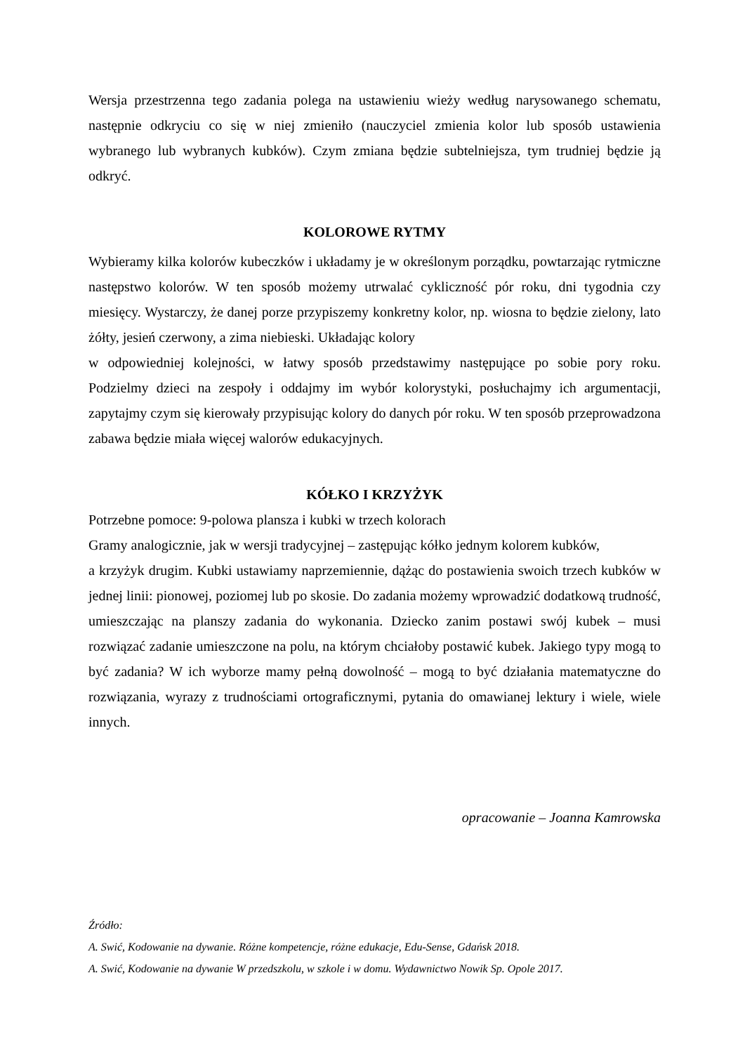Wersja przestrzenna tego zadania polega na ustawieniu wieży według narysowanego schematu, następnie odkryciu co się w niej zmieniło (nauczyciel zmienia kolor lub sposób ustawienia wybranego lub wybranych kubków). Czym zmiana będzie subtelniejsza, tym trudniej będzie ją odkryć.
KOLOROWE RYTMY
Wybieramy kilka kolorów kubeczków i układamy je w określonym porządku, powtarzając rytmiczne następstwo kolorów. W ten sposób możemy utrwalać cykliczność pór roku, dni tygodnia czy miesięcy. Wystarczy, że danej porze przypiszemy konkretny kolor, np. wiosna to będzie zielony, lato żółty, jesień czerwony, a zima niebieski. Układając kolory
w odpowiedniej kolejności, w łatwy sposób przedstawimy następujące po sobie pory roku. Podzielmy dzieci na zespoły i oddajmy im wybór kolorystyki, posłuchajmy ich argumentacji, zapytajmy czym się kierowały przypisując kolory do danych pór roku. W ten sposób przeprowadzona zabawa będzie miała więcej walorów edukacyjnych.
KÓŁKO I KRZYŻYK
Potrzebne pomoce: 9-polowa plansza i kubki w trzech kolorach
Gramy analogicznie, jak w wersji tradycyjnej – zastępując kółko jednym kolorem kubków,
a krzyżyk drugim. Kubki ustawiamy naprzemiennie, dążąc do postawienia swoich trzech kubków w jednej linii: pionowej, poziomej lub po skosie. Do zadania możemy wprowadzić dodatkową trudność, umieszczając na planszy zadania do wykonania. Dziecko zanim postawi swój kubek – musi rozwiązać zadanie umieszczone na polu, na którym chciałoby postawić kubek. Jakiego typy mogą to być zadania? W ich wyborze mamy pełną dowolność – mogą to być działania matematyczne do rozwiązania, wyrazy z trudnościami ortograficznymi, pytania do omawianej lektury i wiele, wiele innych.
opracowanie – Joanna Kamrowska
Źródło:
A. Swić, Kodowanie na dywanie. Różne kompetencje, różne edukacje, Edu-Sense, Gdańsk 2018.
A. Swić, Kodowanie na dywanie W przedszkolu, w szkole i w domu. Wydawnictwo Nowik Sp. Opole 2017.